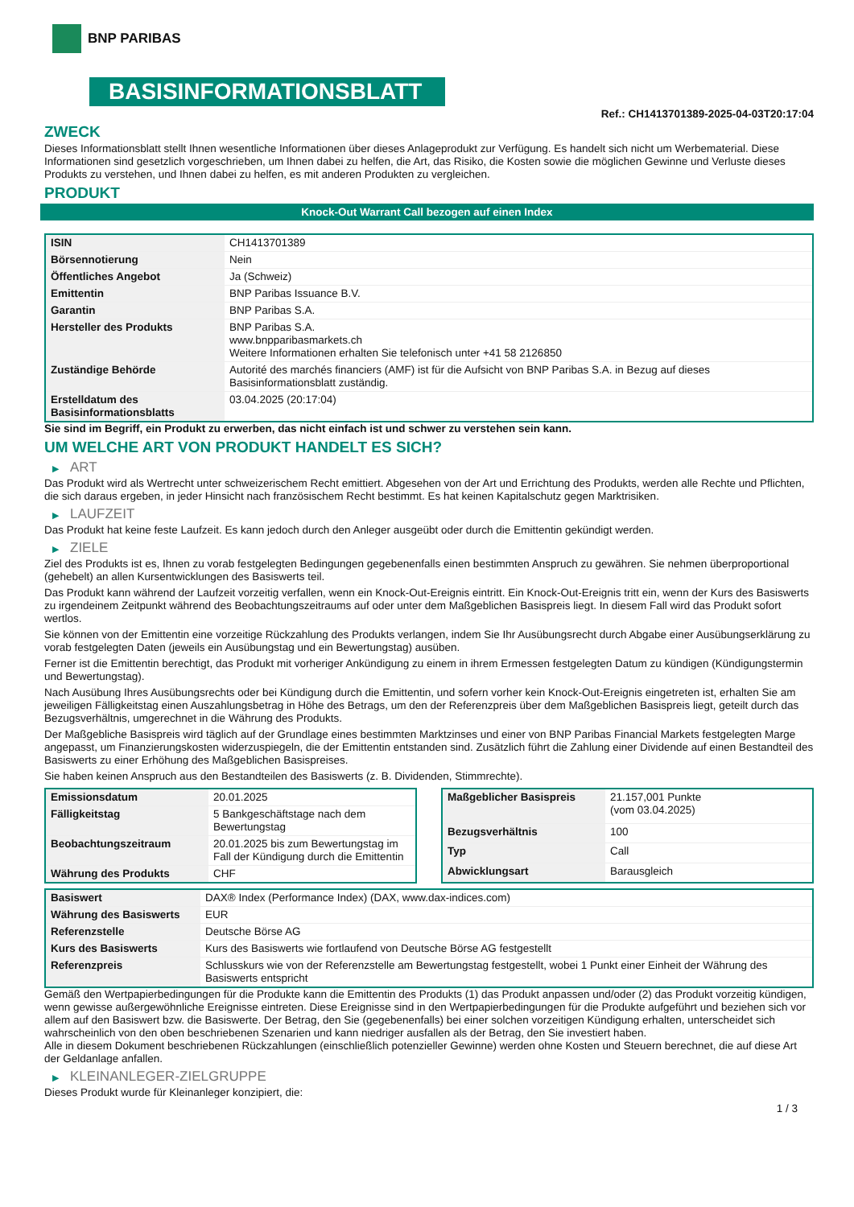BNP PARIBAS
BASISINFORMATIONSBLATT
Ref.: CH1413701389-2025-04-03T20:17:04
ZWECK
Dieses Informationsblatt stellt Ihnen wesentliche Informationen über dieses Anlageprodukt zur Verfügung. Es handelt sich nicht um Werbematerial. Diese Informationen sind gesetzlich vorgeschrieben, um Ihnen dabei zu helfen, die Art, das Risiko, die Kosten sowie die möglichen Gewinne und Verluste dieses Produkts zu verstehen, und Ihnen dabei zu helfen, es mit anderen Produkten zu vergleichen.
PRODUKT
Knock-Out Warrant Call bezogen auf einen Index
| ISIN | CH1413701389 |
| Börsennotierung | Nein |
| Öffentliches Angebot | Ja (Schweiz) |
| Emittentin | BNP Paribas Issuance B.V. |
| Garantin | BNP Paribas S.A. |
| Hersteller des Produkts | BNP Paribas S.A. www.bnpparibasmarkets.ch Weitere Informationen erhalten Sie telefonisch unter +41 58 2126850 |
| Zuständige Behörde | Autorité des marchés financiers (AMF) ist für die Aufsicht von BNP Paribas S.A. in Bezug auf dieses Basisinformationsblatt zuständig. |
| Erstelldatum des Basisinformationsblatts | 03.04.2025 (20:17:04) |
Sie sind im Begriff, ein Produkt zu erwerben, das nicht einfach ist und schwer zu verstehen sein kann.
UM WELCHE ART VON PRODUKT HANDELT ES SICH?
▶ ART
Das Produkt wird als Wertrecht unter schweizerischem Recht emittiert. Abgesehen von der Art und Errichtung des Produkts, werden alle Rechte und Pflichten, die sich daraus ergeben, in jeder Hinsicht nach französischem Recht bestimmt. Es hat keinen Kapitalschutz gegen Marktrisiken.
▶ LAUFZEIT
Das Produkt hat keine feste Laufzeit. Es kann jedoch durch den Anleger ausgeübt oder durch die Emittentin gekündigt werden.
▶ ZIELE
Ziel des Produkts ist es, Ihnen zu vorab festgelegten Bedingungen gegebenenfalls einen bestimmten Anspruch zu gewähren. Sie nehmen überproportional (gehebelt) an allen Kursentwicklungen des Basiswerts teil.
Das Produkt kann während der Laufzeit vorzeitig verfallen, wenn ein Knock-Out-Ereignis eintritt. Ein Knock-Out-Ereignis tritt ein, wenn der Kurs des Basiswerts zu irgendeinem Zeitpunkt während des Beobachtungszeitraums auf oder unter dem Maßgeblichen Basispreis liegt. In diesem Fall wird das Produkt sofort wertlos.
Sie können von der Emittentin eine vorzeitige Rückzahlung des Produkts verlangen, indem Sie Ihr Ausübungsrecht durch Abgabe einer Ausübungserklärung zu vorab festgelegten Daten (jeweils ein Ausübungstag und ein Bewertungstag) ausüben.
Ferner ist die Emittentin berechtigt, das Produkt mit vorheriger Ankündigung zu einem in ihrem Ermessen festgelegten Datum zu kündigen (Kündigungstermin und Bewertungstag).
Nach Ausübung Ihres Ausübungsrechts oder bei Kündigung durch die Emittentin, und sofern vorher kein Knock-Out-Ereignis eingetreten ist, erhalten Sie am jeweiligen Fälligkeitstag einen Auszahlungsbetrag in Höhe des Betrags, um den der Referenzpreis über dem Maßgeblichen Basispreis liegt, geteilt durch das Bezugsverhältnis, umgerechnet in die Währung des Produkts.
Der Maßgebliche Basispreis wird täglich auf der Grundlage eines bestimmten Marktzinses und einer von BNP Paribas Financial Markets festgelegten Marge angepasst, um Finanzierungskosten widerzuspiegeln, die der Emittentin entstanden sind. Zusätzlich führt die Zahlung einer Dividende auf einen Bestandteil des Basiswerts zu einer Erhöhung des Maßgeblichen Basispreises.
Sie haben keinen Anspruch aus den Bestandteilen des Basiswerts (z. B. Dividenden, Stimmrechte).
| Emissionsdatum | 20.01.2025 |
| Fälligkeitstag | 5 Bankgeschäftstage nach dem Bewertungstag |
| Beobachtungszeitraum | 20.01.2025 bis zum Bewertungstag im Fall der Kündigung durch die Emittentin |
| Währung des Produkts | CHF |
| Maßgeblicher Basispreis | 21.157,001 Punkte (vom 03.04.2025) |
| Bezugsverhältnis | 100 |
| Typ | Call |
| Abwicklungsart | Barausgleich |
| Basiswert | DAX® Index (Performance Index) (DAX, www.dax-indices.com) |
| Währung des Basiswerts | EUR |
| Referenzstelle | Deutsche Börse AG |
| Kurs des Basiswerts | Kurs des Basiswerts wie fortlaufend von Deutsche Börse AG festgestellt |
| Referenzpreis | Schlusskurs wie von der Referenzstelle am Bewertungstag festgestellt, wobei 1 Punkt einer Einheit der Währung des Basiswerts entspricht |
Gemäß den Wertpapierbedingungen für die Produkte kann die Emittentin des Produkts (1) das Produkt anpassen und/oder (2) das Produkt vorzeitig kündigen, wenn gewisse außergewöhnliche Ereignisse eintreten. Diese Ereignisse sind in den Wertpapierbedingungen für die Produkte aufgeführt und beziehen sich vor allem auf den Basiswert bzw. die Basiswerte. Der Betrag, den Sie (gegebenenfalls) bei einer solchen vorzeitigen Kündigung erhalten, unterscheidet sich wahrscheinlich von den oben beschriebenen Szenarien und kann niedriger ausfallen als der Betrag, den Sie investiert haben.
Alle in diesem Dokument beschriebenen Rückzahlungen (einschließlich potenzieller Gewinne) werden ohne Kosten und Steuern berechnet, die auf diese Art der Geldanlage anfallen.
▶ KLEINANLEGER-ZIELGRUPPE
Dieses Produkt wurde für Kleinanleger konzipiert, die:
1 / 3